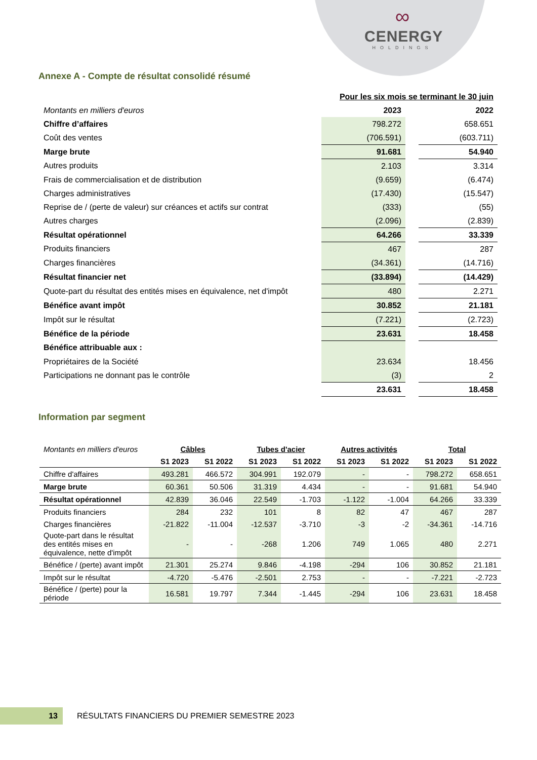∞
CENERGY
HOLDINGS
Annexe A - Compte de résultat consolidé résumé
| | Pour les six mois se terminant le 30 juin | | |
| Montants en milliers d'euros | 2023 | | 2022 |
| Chiffre d’affaires | 798.272 | | 658.651 |
| Coût des ventes | (706.591) | | (603.711) |
| Marge brute | 91.681 | | 54.940 |
| Autres produits | 2.103 | | 3.314 |
| Frais de commercialisation et de distribution | (9.659) | | (6.474) |
| Charges administratives | (17.430) | | (15.547) |
| Reprise de / (perte de valeur) sur créances et actifs sur contrat | (333) | | (55) |
| Autres charges | (2.096) | | (2.839) |
| Résultat opérationnel | 64.266 | | 33.339 |
| Produits financiers | 467 | | 287 |
| Charges financières | (34.361) | | (14.716) |
| Résultat financier net | (33.894) | | (14.429) |
| Quote-part du résultat des entités mises en équivalence, net d'impôt | 480 | | 2.271 |
| Bénéfice avant impôt | 30.852 | | 21.181 |
| Impôt sur le résultat | (7.221) | | (2.723) |
| Bénéfice de la période | 23.631 | | 18.458 |
| Bénéfice attribuable aux : | | | |
| Propriétaires de la Société | 23.634 | | 18.456 |
| Participations ne donnant pas le contrôle | (3) | | 2 |
| | 23.631 | | 18.458 |
Information par segment
| Montants en milliers d'euros | Câbles | | Tubes d'acier | | Autres activités | | Total | |
| | S1 2023 | S1 2022 | S1 2023 | S1 2022 | S1 2023 | S1 2022 | S1 2023 | S1 2022 |
| Chiffre d'affaires | 493.281 | 466.572 | 304.991 | 192.079 | - | - | 798.272 | 658.651 |
| Marge brute | 60.361 | 50.506 | 31.319 | 4.434 | - | - | 91.681 | 54.940 |
| Résultat opérationnel | 42.839 | 36.046 | 22.549 | -1.703 | -1.122 | -1.004 | 64.266 | 33.339 |
| Produits financiers | 284 | 232 | 101 | 8 | 82 | 47 | 467 | 287 |
| Charges financières | -21.822 | -11.004 | -12.537 | -3.710 | -3 | -2 | -34.361 | -14.716 |
| Quote-part dans le résultat des entités mises en équivalence, nette d'impôt | - | - | -268 | 1.206 | 749 | 1.065 | 480 | 2.271 |
| Bénéfice / (perte) avant impôt | 21.301 | 25.274 | 9.846 | -4.198 | -294 | 106 | 30.852 | 21.181 |
| Impôt sur le résultat | -4.720 | -5.476 | -2.501 | 2.753 | - | - | -7.221 | -2.723 |
| Bénéfice / (perte) pour la période | 16.581 | 19.797 | 7.344 | -1.445 | -294 | 106 | 23.631 | 18.458 |
13
RÉSULTATS FINANCIERS DU PREMIER SEMESTRE 2023